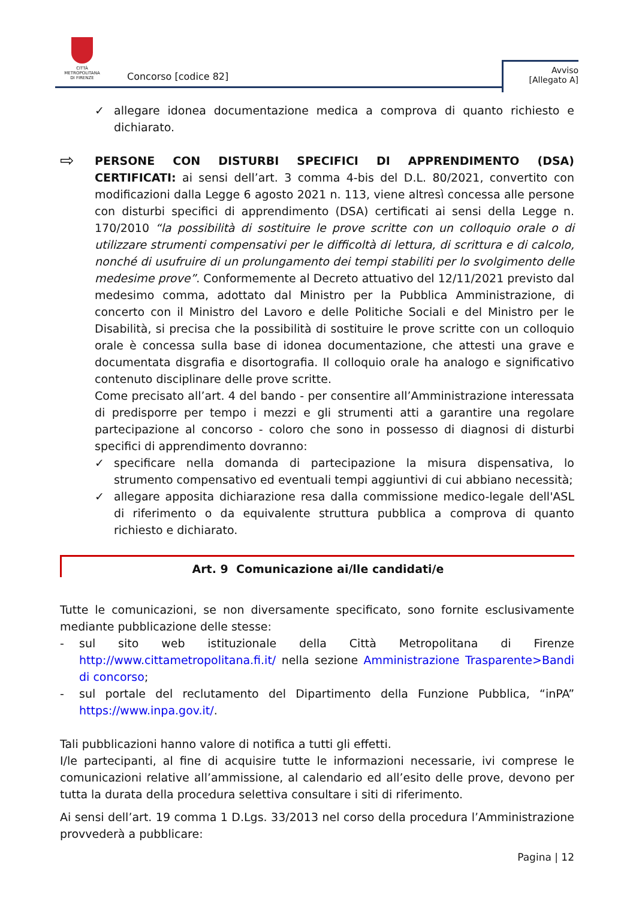CITTÀ METROPOLITANA
DI FIRENZE
Concorso [codice 82]
Avviso
[Allegato A]
✓ allegare idonea documentazione medica a comprova di quanto richiesto e dichiarato.
⇨
PERSONE CON DISTURBI SPECIFICI DI APPRENDIMENTO (DSA) CERTIFICATI: ai sensi dell’art. 3 comma 4-bis del D.L. 80/2021, convertito con modificazioni dalla Legge 6 agosto 2021 n. 113, viene altresì concessa alle persone con disturbi specifici di apprendimento (DSA) certificati ai sensi della Legge n. 170/2010 “la possibilità di sostituire le prove scritte con un colloquio orale o di utilizzare strumenti compensativi per le difficoltà di lettura, di scrittura e di calcolo, nonché di usufruire di un prolungamento dei tempi stabiliti per lo svolgimento delle medesime prove”. Conformemente al Decreto attuativo del 12/11/2021 previsto dal medesimo comma, adottato dal Ministro per la Pubblica Amministrazione, di concerto con il Ministro del Lavoro e delle Politiche Sociali e del Ministro per le Disabilità, si precisa che la possibilità di sostituire le prove scritte con un colloquio orale è concessa sulla base di idonea documentazione, che attesti una grave e documentata disgrafia e disortografia. Il colloquio orale ha analogo e significativo contenuto disciplinare delle prove scritte.
Come precisato all’art. 4 del bando - per consentire all’Amministrazione interessata di predisporre per tempo i mezzi e gli strumenti atti a garantire una regolare partecipazione al concorso - coloro che sono in possesso di diagnosi di disturbi specifici di apprendimento dovranno:
✓ specificare nella domanda di partecipazione la misura dispensativa, lo strumento compensativo ed eventuali tempi aggiuntivi di cui abbiano necessità;
✓ allegare apposita dichiarazione resa dalla commissione medico-legale dell'ASL di riferimento o da equivalente struttura pubblica a comprova di quanto richiesto e dichiarato.
Art. 9 Comunicazione ai/lle candidati/e
Tutte le comunicazioni, se non diversamente specificato, sono fornite esclusivamente mediante pubblicazione delle stesse:
- sul sito web istituzionale della Città Metropolitana di Firenze http://www.cittametropolitana.fi.it/ nella sezione Amministrazione Trasparente>Bandi di concorso;
- sul portale del reclutamento del Dipartimento della Funzione Pubblica, “inPA” https://www.inpa.gov.it/.
Tali pubblicazioni hanno valore di notifica a tutti gli effetti.
I/le partecipanti, al fine di acquisire tutte le informazioni necessarie, ivi comprese le comunicazioni relative all’ammissione, al calendario ed all’esito delle prove, devono per tutta la durata della procedura selettiva consultare i siti di riferimento.
Ai sensi dell’art. 19 comma 1 D.Lgs. 33/2013 nel corso della procedura l’Amministrazione provvederà a pubblicare:
Pagina | 12